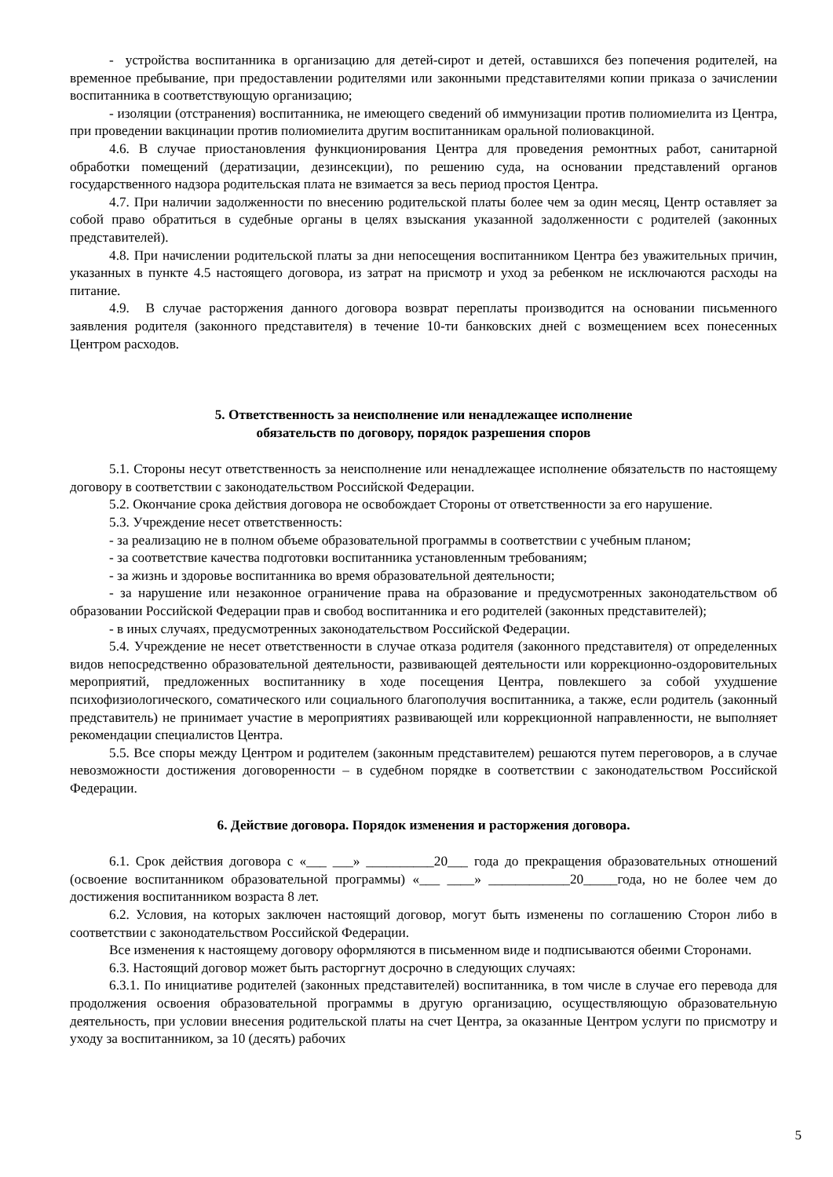- устройства воспитанника в организацию для детей-сирот и детей, оставшихся без попечения родителей, на временное пребывание, при предоставлении родителями или законными представителями копии приказа о зачислении воспитанника в соответствующую организацию;
- изоляции (отстранения) воспитанника, не имеющего сведений об иммунизации против полиомиелита из Центра, при проведении вакцинации против полиомиелита другим воспитанникам оральной полиовакциной.
4.6. В случае приостановления функционирования Центра для проведения ремонтных работ, санитарной обработки помещений (дератизации, дезинсекции), по решению суда, на основании представлений органов государственного надзора родительская плата не взимается за весь период простоя Центра.
4.7. При наличии задолженности по внесению родительской платы более чем за один месяц, Центр оставляет за собой право обратиться в судебные органы в целях взыскания указанной задолженности с родителей (законных представителей).
4.8. При начислении родительской платы за дни непосещения воспитанником Центра без уважительных причин, указанных в пункте 4.5 настоящего договора, из затрат на присмотр и уход за ребенком не исключаются расходы на питание.
4.9. В случае расторжения данного договора возврат переплаты производится на основании письменного заявления родителя (законного представителя) в течение 10-ти банковских дней с возмещением всех понесенных Центром расходов.
5. Ответственность за неисполнение или ненадлежащее исполнение
обязательств по договору, порядок разрешения споров
5.1. Стороны несут ответственность за неисполнение или ненадлежащее исполнение обязательств по настоящему договору в соответствии с законодательством Российской Федерации.
5.2. Окончание срока действия договора не освобождает Стороны от ответственности за его нарушение.
5.3. Учреждение несет ответственность:
- за реализацию не в полном объеме образовательной программы в соответствии с учебным планом;
- за соответствие качества подготовки воспитанника установленным требованиям;
- за жизнь и здоровье воспитанника во время образовательной деятельности;
- за нарушение или незаконное ограничение права на образование и предусмотренных законодательством об образовании Российской Федерации прав и свобод воспитанника и его родителей (законных представителей);
- в иных случаях, предусмотренных законодательством Российской Федерации.
5.4. Учреждение не несет ответственности в случае отказа родителя (законного представителя) от определенных видов непосредственно образовательной деятельности, развивающей деятельности или коррекционно-оздоровительных мероприятий, предложенных воспитаннику в ходе посещения Центра, повлекшего за собой ухудшение психофизиологического, соматического или социального благополучия воспитанника, а также, если родитель (законный представитель) не принимает участие в мероприятиях развивающей или коррекционной направленности, не выполняет рекомендации специалистов Центра.
5.5. Все споры между Центром и родителем (законным представителем) решаются путем переговоров, а в случае невозможности достижения договоренности – в судебном порядке в соответствии с законодательством Российской Федерации.
6. Действие договора. Порядок изменения и расторжения договора.
6.1. Срок действия договора с «___ ___» __________20___ года до прекращения образовательных отношений (освоение воспитанником образовательной программы) «___ ____» ____________20_____года, но не более чем до достижения воспитанником возраста 8 лет.
6.2. Условия, на которых заключен настоящий договор, могут быть изменены по соглашению Сторон либо в соответствии с законодательством Российской Федерации.
Все изменения к настоящему договору оформляются в письменном виде и подписываются обеими Сторонами.
6.3. Настоящий договор может быть расторгнут досрочно в следующих случаях:
6.3.1. По инициативе родителей (законных представителей) воспитанника, в том числе в случае его перевода для продолжения освоения образовательной программы в другую организацию, осуществляющую образовательную деятельность, при условии внесения родительской платы на счет Центра, за оказанные Центром услуги по присмотру и уходу за воспитанником, за 10 (десять) рабочих
5